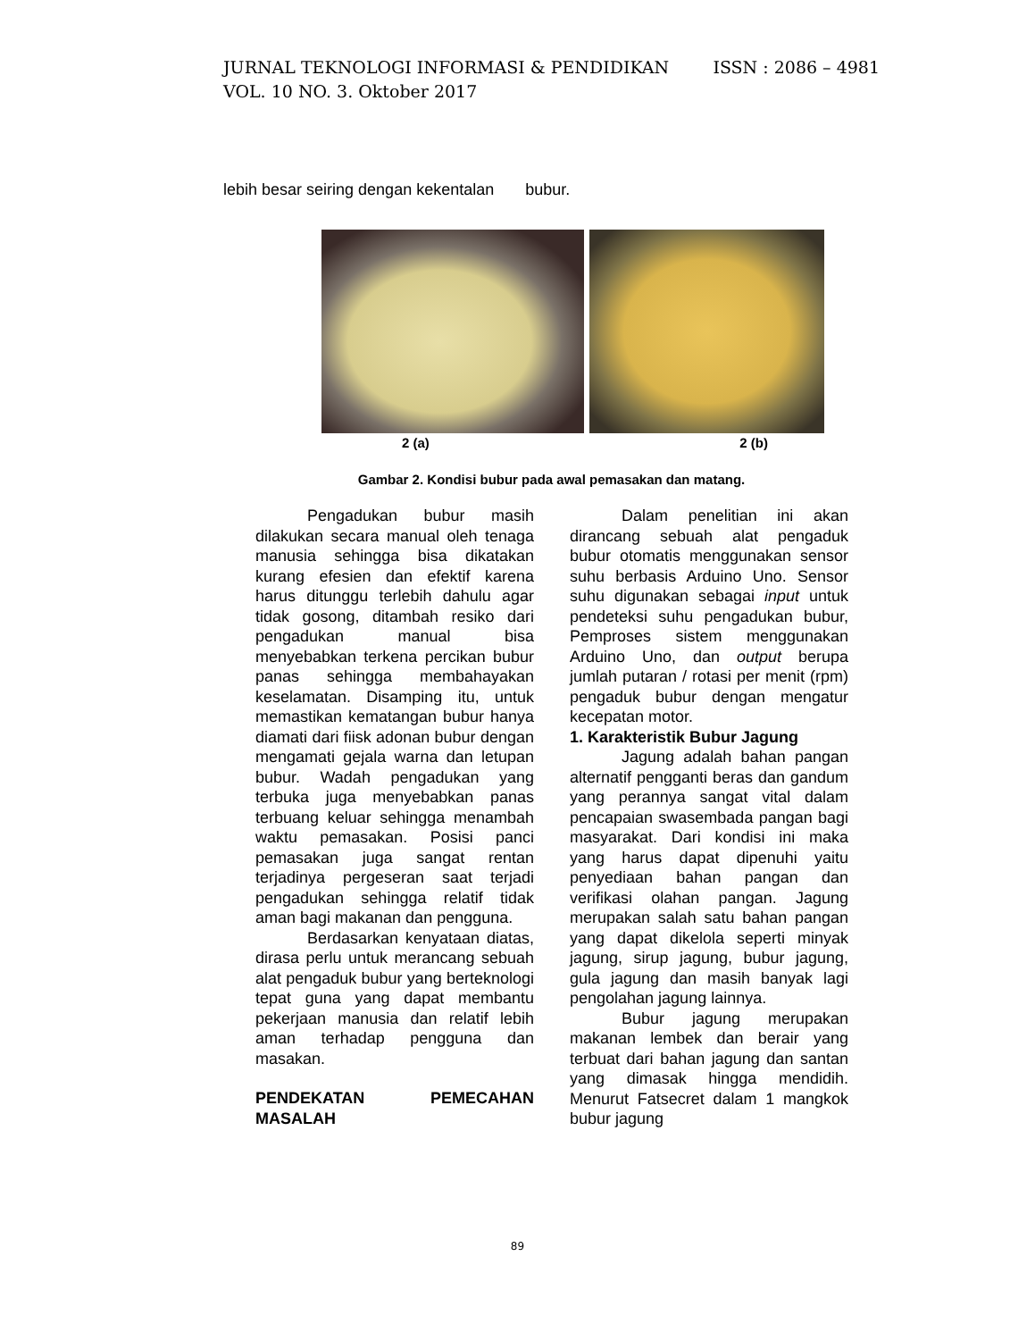ISSN : 2086 – 4981 JURNAL TEKNOLOGI INFORMASI & PENDIDIKAN
VOL. 10 NO. 3. Oktober 2017
lebih besar seiring dengan kekentalan bubur.
2 (a) 2 (b)
Gambar 2. Kondisi bubur pada awal pemasakan dan matang.
Pengadukan bubur masih dilakukan secara manual oleh tenaga manusia sehingga bisa dikatakan kurang efesien dan efektif karena harus ditunggu terlebih dahulu agar tidak gosong, ditambah resiko dari pengadukan manual bisa menyebabkan terkena percikan bubur panas sehingga membahayakan keselamatan. Disamping itu, untuk memastikan kematangan bubur hanya diamati dari fiisk adonan bubur dengan mengamati gejala warna dan letupan bubur. Wadah pengadukan yang terbuka juga menyebabkan panas terbuang keluar sehingga menambah waktu pemasakan. Posisi panci pemasakan juga sangat rentan terjadinya pergeseran saat terjadi pengadukan sehingga relatif tidak aman bagi makanan dan pengguna.
Berdasarkan kenyataan diatas, dirasa perlu untuk merancang sebuah alat pengaduk bubur yang berteknologi tepat guna yang dapat membantu pekerjaan manusia dan relatif lebih aman terhadap pengguna dan masakan.
PENDEKATAN PEMECAHAN MASALAH
Dalam penelitian ini akan dirancang sebuah alat pengaduk bubur otomatis menggunakan sensor suhu berbasis Arduino Uno. Sensor suhu digunakan sebagai input untuk pendeteksi suhu pengadukan bubur, Pemproses sistem menggunakan Arduino Uno, dan output berupa jumlah putaran / rotasi per menit (rpm) pengaduk bubur dengan mengatur kecepatan motor.
1. Karakteristik Bubur Jagung
Jagung adalah bahan pangan alternatif pengganti beras dan gandum yang perannya sangat vital dalam pencapaian swasembada pangan bagi masyarakat. Dari kondisi ini maka yang harus dapat dipenuhi yaitu penyediaan bahan pangan dan verifikasi olahan pangan. Jagung merupakan salah satu bahan pangan yang dapat dikelola seperti minyak jagung, sirup jagung, bubur jagung, gula jagung dan masih banyak lagi pengolahan jagung lainnya.
Bubur jagung merupakan makanan lembek dan berair yang terbuat dari bahan jagung dan santan yang dimasak hingga mendidih. Menurut Fatsecret dalam 1 mangkok bubur jagung
89